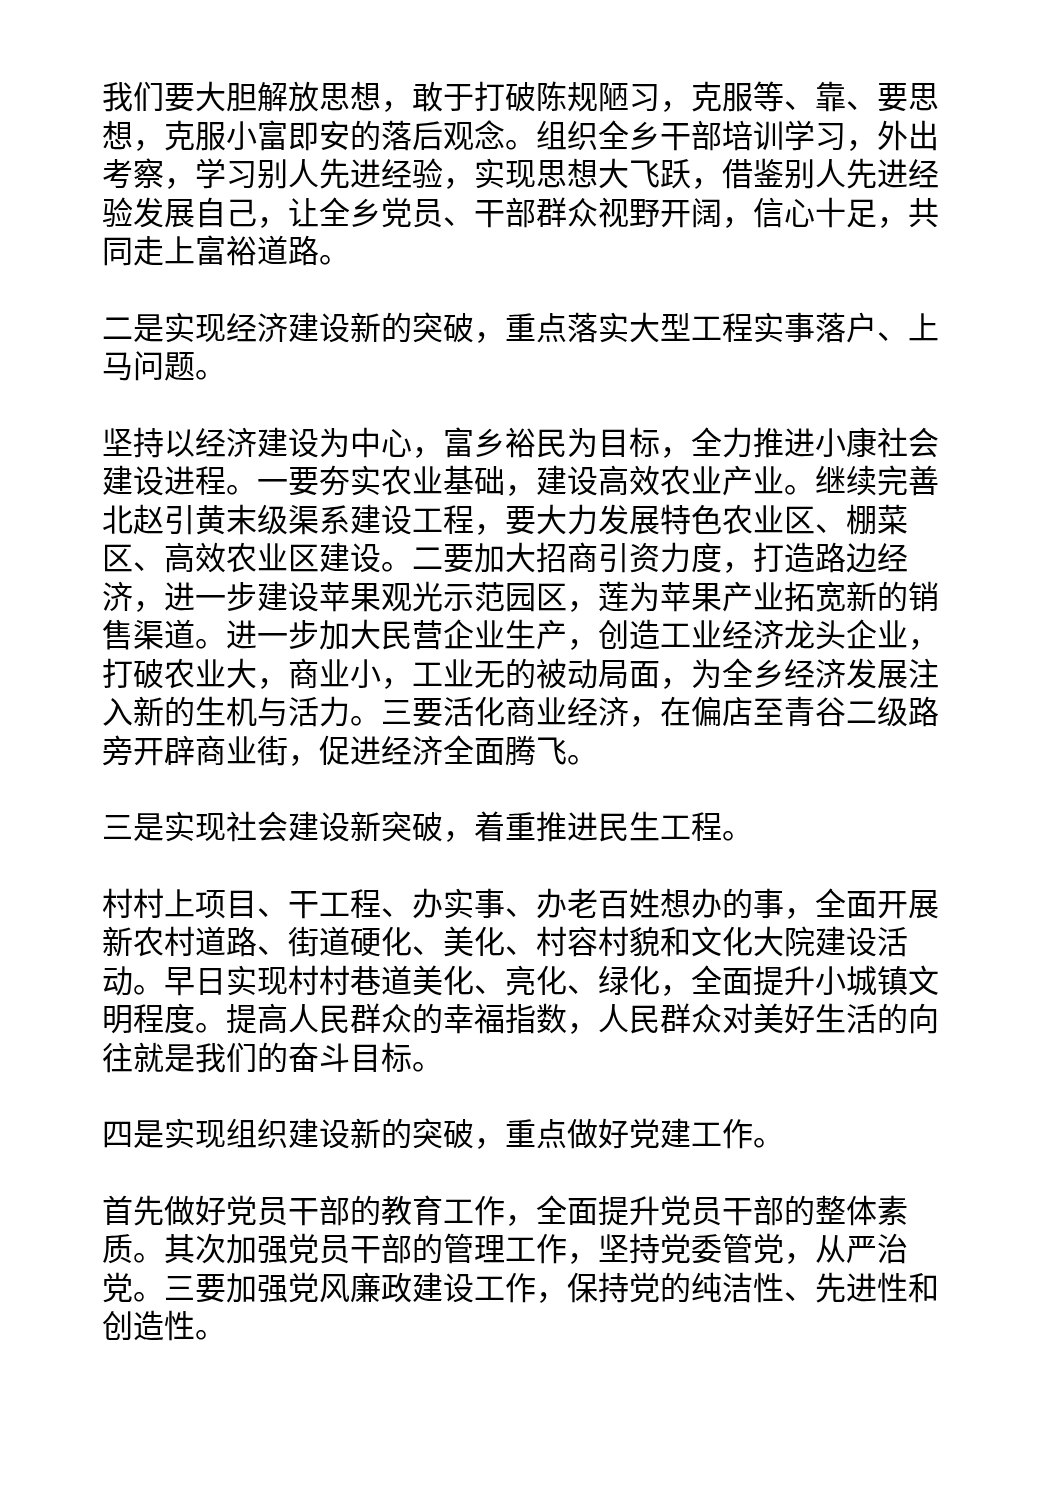我们要大胆解放思想，敢于打破陈规陋习，克服等、靠、要思想，克服小富即安的落后观念。组织全乡干部培训学习，外出考察，学习别人先进经验，实现思想大飞跃，借鉴别人先进经验发展自己，让全乡党员、干部群众视野开阔，信心十足，共同走上富裕道路。
二是实现经济建设新的突破，重点落实大型工程实事落户、上马问题。
坚持以经济建设为中心，富乡裕民为目标，全力推进小康社会建设进程。一要夯实农业基础，建设高效农业产业。继续完善北赵引黄末级渠系建设工程，要大力发展特色农业区、棚菜区、高效农业区建设。二要加大招商引资力度，打造路边经济，进一步建设苹果观光示范园区，莲为苹果产业拓宽新的销售渠道。进一步加大民营企业生产，创造工业经济龙头企业，打破农业大，商业小，工业无的被动局面，为全乡经济发展注入新的生机与活力。三要活化商业经济，在偏店至青谷二级路旁开辟商业街，促进经济全面腾飞。
三是实现社会建设新突破，着重推进民生工程。
村村上项目、干工程、办实事、办老百姓想办的事，全面开展新农村道路、街道硬化、美化、村容村貌和文化大院建设活动。早日实现村村巷道美化、亮化、绿化，全面提升小城镇文明程度。提高人民群众的幸福指数，人民群众对美好生活的向往就是我们的奋斗目标。
四是实现组织建设新的突破，重点做好党建工作。
首先做好党员干部的教育工作，全面提升党员干部的整体素质。其次加强党员干部的管理工作，坚持党委管党，从严治党。三要加强党风廉政建设工作，保持党的纯洁性、先进性和创造性。